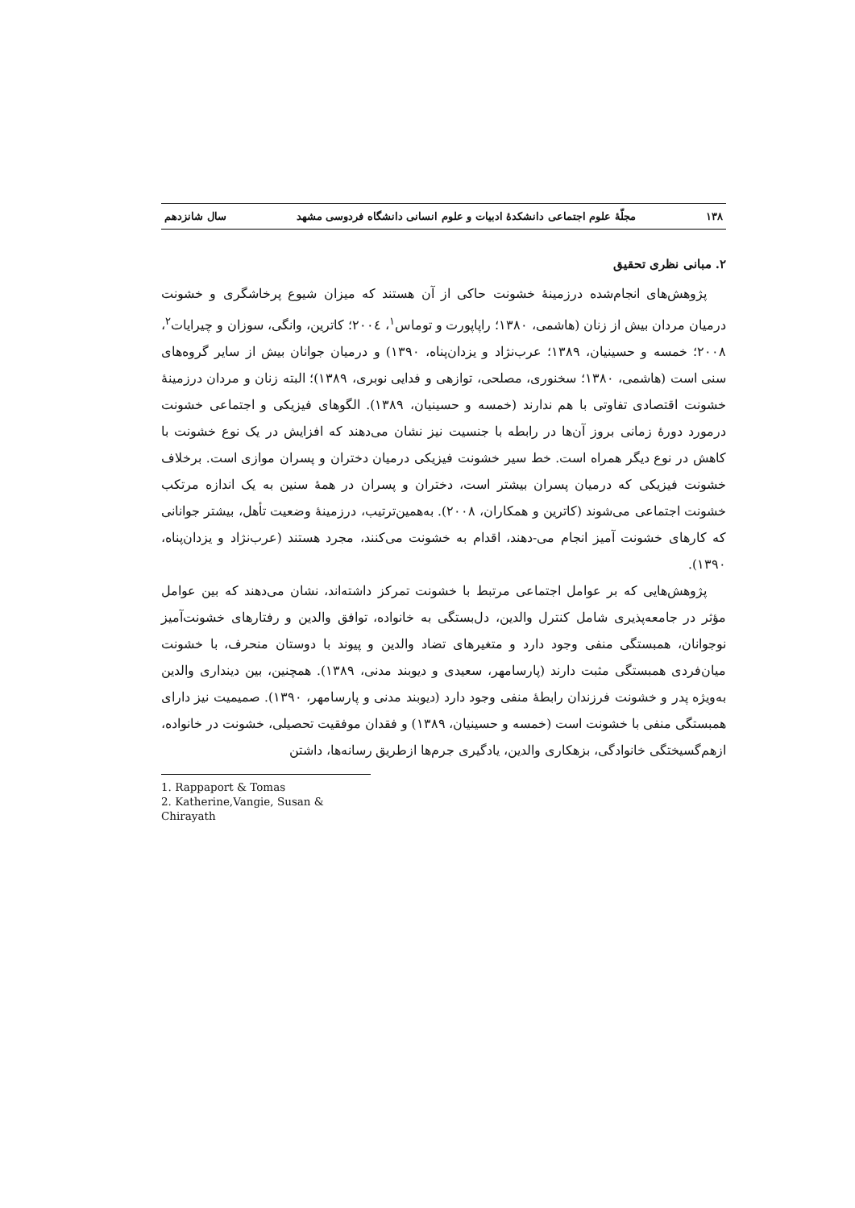۱۳۸ مجلّهٔ علوم اجتماعی دانشکدهٔ ادبیات و علوم انسانی دانشگاه فردوسی مشهد سال شانزدهم
۲. مبانی نظری تحقیق
پژوهش‌های انجام‌شده درزمینهٔ خشونت حاکی از آن هستند که میزان شیوع پرخاشگری و خشونت درمیان مردان بیش از زنان (هاشمی، ۱۳۸۰؛ راپاپورت و توماس<sup>۱</sup>، ۲۰۰٤؛ کاترین، وانگی، سوزان و چیرایات<sup>۲</sup>، ۲۰۰۸؛ خمسه و حسینیان، ۱۳۸۹؛ عرب‌نژاد و یزدان‌پناه، ۱۳۹۰) و درمیان جوانان بیش از سایر گروه‌های سنی است (هاشمی، ۱۳۸۰؛ سخنوری، مصلحی، توازهی و فدایی نوبری، ۱۳۸۹)؛ البته زنان و مردان درزمینهٔ خشونت اقتصادی تفاوتی با هم ندارند (خمسه و حسینیان، ۱۳۸۹). الگوهای فیزیکی و اجتماعی خشونت درمورد دورهٔ زمانی بروز آن‌ها در رابطه با جنسیت نیز نشان می‌دهند که افزایش در یک نوع خشونت با کاهش در نوع دیگر همراه است. خط سیر خشونت فیزیکی درمیان دختران و پسران موازی است. برخلاف خشونت فیزیکی که درمیان پسران بیشتر است، دختران و پسران در همهٔ سنین به یک اندازه مرتکب خشونت اجتماعی می‌شوند (کاترین و همکاران، ۲۰۰۸). به‌همین‌ترتیب، درزمینهٔ وضعیت تأهل، بیشتر جوانانی که کارهای خشونت آمیز انجام می-دهند، اقدام به خشونت می‌کنند، مجرد هستند (عرب‌نژاد و یزدان‌پناه، ۱۳۹۰).
پژوهش‌هایی که بر عوامل اجتماعی مرتبط با خشونت تمرکز داشته‌اند، نشان می‌دهند که بین عوامل مؤثر در جامعه‌پذیری شامل کنترل والدین، دل‌بستگی به خانواده، توافق والدین و رفتارهای خشونت‌آمیز نوجوانان، همبستگی منفی وجود دارد و متغیرهای تضاد والدین و پیوند با دوستان منحرف، با خشونت میان‌فردی همبستگی مثبت دارند (پارسامهر، سعیدی و دیوبند مدنی، ۱۳۸۹). همچنین، بین دینداری والدین به‌ویژه پدر و خشونت فرزندان رابطهٔ منفی وجود دارد (دیوبند مدنی و پارسامهر، ۱۳۹۰). صمیمیت نیز دارای همبستگی منفی با خشونت است (خمسه و حسینیان، ۱۳۸۹) و فقدان موفقیت تحصیلی، خشونت در خانواده، ازهم‌گسیختگی خانوادگی، بزهکاری والدین، یادگیری جرم‌ها ازطریق رسانه‌ها، داشتن
1. Rappaport & Tomas
2. Katherine,Vangie, Susan & Chirayath